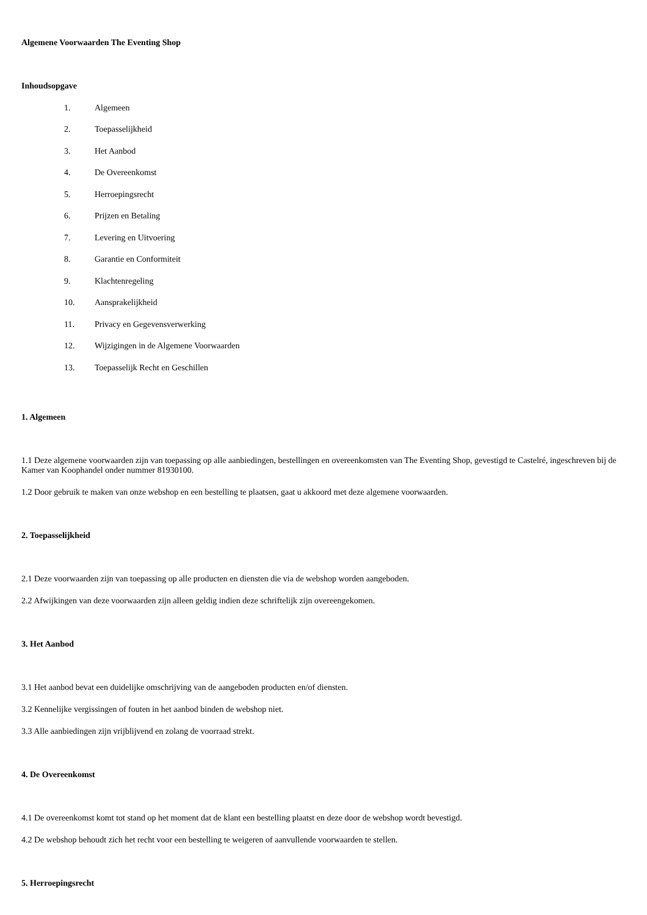Algemene Voorwaarden The Eventing Shop
Inhoudsopgave
1. Algemeen
2. Toepasselijkheid
3. Het Aanbod
4. De Overeenkomst
5. Herroepingsrecht
6. Prijzen en Betaling
7. Levering en Uitvoering
8. Garantie en Conformiteit
9. Klachtenregeling
10. Aansprakelijkheid
11. Privacy en Gegevensverwerking
12. Wijzigingen in de Algemene Voorwaarden
13. Toepasselijk Recht en Geschillen
1. Algemeen
1.1 Deze algemene voorwaarden zijn van toepassing op alle aanbiedingen, bestellingen en overeenkomsten van The Eventing Shop, gevestigd te Castelré, ingeschreven bij de Kamer van Koophandel onder nummer 81930100.
1.2 Door gebruik te maken van onze webshop en een bestelling te plaatsen, gaat u akkoord met deze algemene voorwaarden.
2. Toepasselijkheid
2.1 Deze voorwaarden zijn van toepassing op alle producten en diensten die via de webshop worden aangeboden.
2.2 Afwijkingen van deze voorwaarden zijn alleen geldig indien deze schriftelijk zijn overeengekomen.
3. Het Aanbod
3.1 Het aanbod bevat een duidelijke omschrijving van de aangeboden producten en/of diensten.
3.2 Kennelijke vergissingen of fouten in het aanbod binden de webshop niet.
3.3 Alle aanbiedingen zijn vrijblijvend en zolang de voorraad strekt.
4. De Overeenkomst
4.1 De overeenkomst komt tot stand op het moment dat de klant een bestelling plaatst en deze door de webshop wordt bevestigd.
4.2 De webshop behoudt zich het recht voor een bestelling te weigeren of aanvullende voorwaarden te stellen.
5. Herroepingsrecht